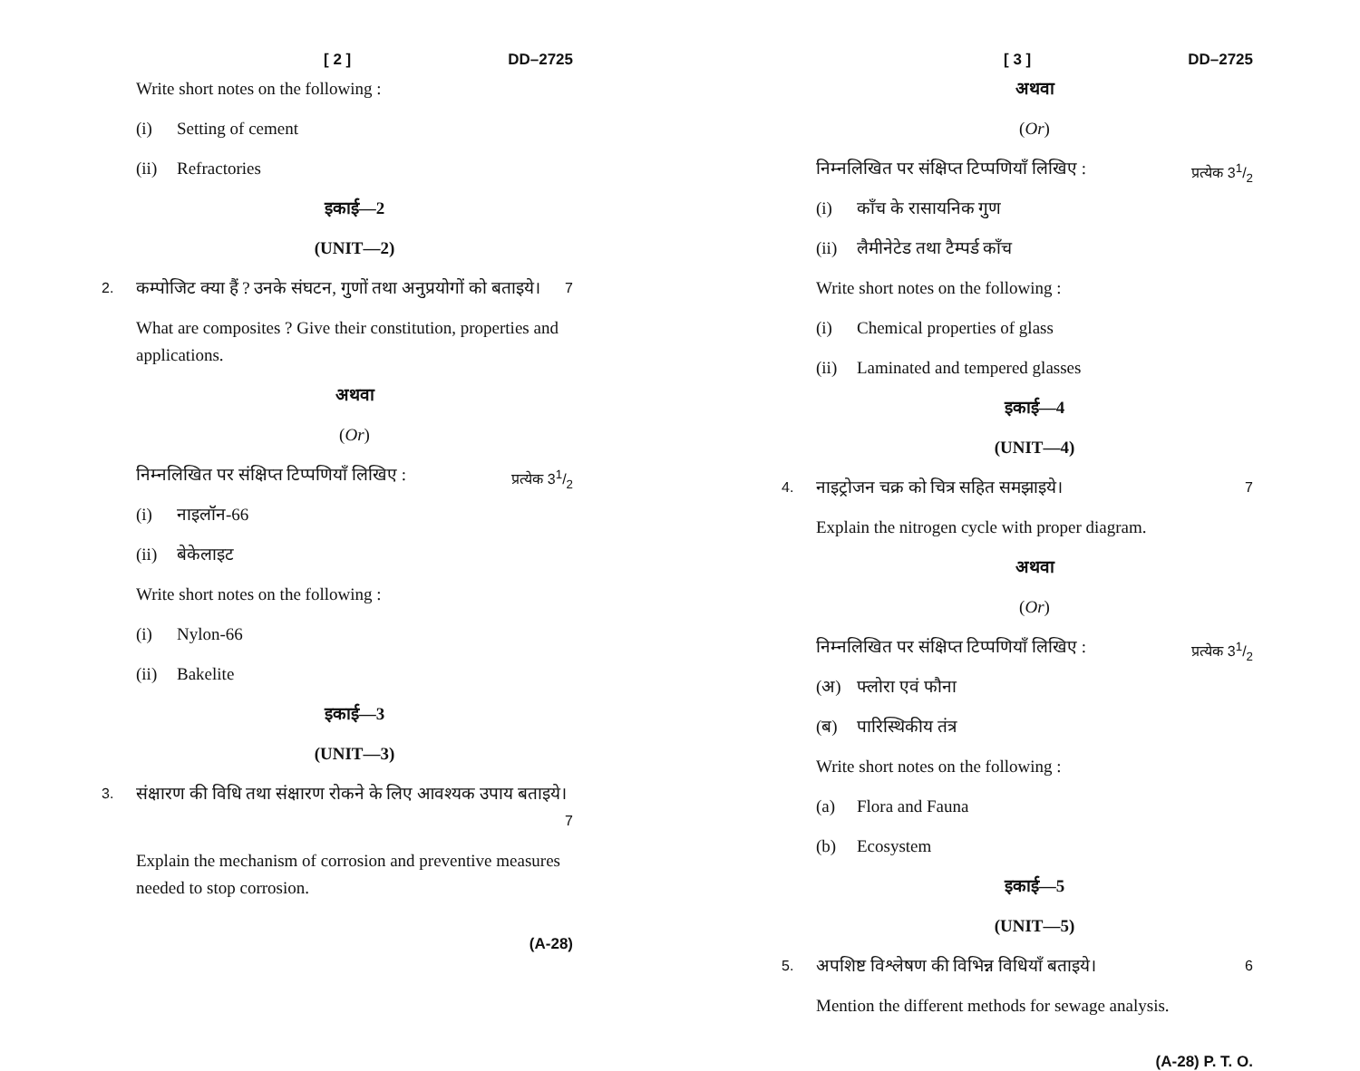[ 2 ] DD–2725
Write short notes on the following :
(i) Setting of cement
(ii) Refractories
इकाई—2
(UNIT—2)
2. कम्पोजिट क्या हैं ? उनके संघटन, गुणों तथा अनुप्रयोगों को बताइये। 7
What are composites ? Give their constitution, properties and applications.
अथवा
(Or)
निम्नलिखित पर संक्षिप्त टिप्पणियाँ लिखिए : प्रत्येक 31/2
(i) नाइलॉन-66
(ii) बेकेलाइट
Write short notes on the following :
(i) Nylon-66
(ii) Bakelite
इकाई—3
(UNIT—3)
3. संक्षारण की विधि तथा संक्षारण रोकने के लिए आवश्यक उपाय बताइये। 7
Explain the mechanism of corrosion and preventive measures needed to stop corrosion.
(A-28)
[ 3 ] DD–2725
अथवा
(Or)
निम्नलिखित पर संक्षिप्त टिप्पणियाँ लिखिए : प्रत्येक 31/2
(i) काँच के रासायनिक गुण
(ii) लैमीनेटेड तथा टैम्पर्ड काँच
Write short notes on the following :
(i) Chemical properties of glass
(ii) Laminated and tempered glasses
इकाई—4
(UNIT—4)
4. नाइट्रोजन चक्र को चित्र सहित समझाइये। 7
Explain the nitrogen cycle with proper diagram.
अथवा
(Or)
निम्नलिखित पर संक्षिप्त टिप्पणियाँ लिखिए : प्रत्येक 31/2
(अ) फ्लोरा एवं फौना
(ब) पारिस्थिकीय तंत्र
Write short notes on the following :
(a) Flora and Fauna
(b) Ecosystem
इकाई—5
(UNIT—5)
5. अपशिष्ट विश्लेषण की विभिन्न विधियाँ बताइये। 6
Mention the different methods for sewage analysis.
(A-28) P. T. O.